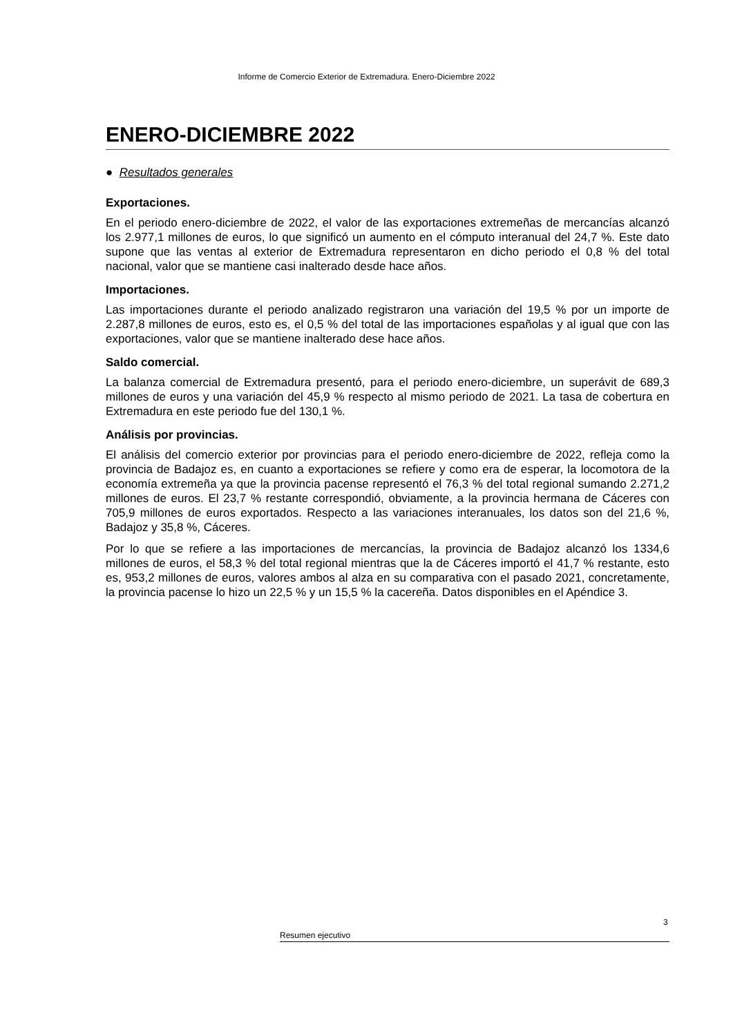Informe de Comercio Exterior de Extremadura. Enero-Diciembre 2022
ENERO-DICIEMBRE 2022
● Resultados generales
Exportaciones.
En el periodo enero-diciembre de 2022, el valor de las exportaciones extremeñas de mercancías alcanzó los 2.977,1 millones de euros, lo que significó un aumento en el cómputo interanual del 24,7 %. Este dato supone que las ventas al exterior de Extremadura representaron en dicho periodo el 0,8 % del total nacional, valor que se mantiene casi inalterado desde hace años.
Importaciones.
Las importaciones durante el periodo analizado registraron una variación del 19,5 % por un importe de 2.287,8 millones de euros, esto es, el 0,5 % del total de las importaciones españolas y al igual que con las exportaciones, valor que se mantiene inalterado dese hace años.
Saldo comercial.
La balanza comercial de Extremadura presentó, para el periodo enero-diciembre, un superávit de 689,3 millones de euros y una variación del 45,9 % respecto al mismo periodo de 2021. La tasa de cobertura en Extremadura en este periodo fue del 130,1 %.
Análisis por provincias.
El análisis del comercio exterior por provincias para el periodo enero-diciembre de 2022, refleja como la provincia de Badajoz es, en cuanto a exportaciones se refiere y como era de esperar, la locomotora de la economía extremeña ya que la provincia pacense representó el 76,3 % del total regional sumando 2.271,2 millones de euros. El 23,7 % restante correspondió, obviamente, a la provincia hermana de Cáceres con 705,9 millones de euros exportados. Respecto a las variaciones interanuales, los datos son del 21,6 %, Badajoz y 35,8 %, Cáceres.
Por lo que se refiere a las importaciones de mercancías, la provincia de Badajoz alcanzó los 1334,6 millones de euros, el 58,3 % del total regional mientras que la de Cáceres importó el 41,7 % restante, esto es, 953,2 millones de euros, valores ambos al alza en su comparativa con el pasado 2021, concretamente, la provincia pacense lo hizo un 22,5 % y un 15,5 % la cacereña. Datos disponibles en el Apéndice 3.
3
Resumen ejecutivo